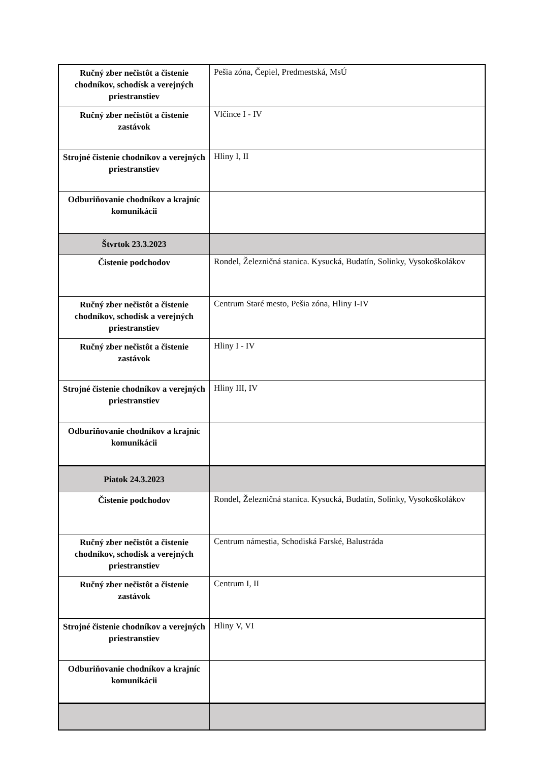| Ručný zber nečistôt a čistenie chodníkov, schodísk a verejných priestranstiev | Pešia zóna, Čepiel, Predmestská, MsÚ |
| Ručný zber nečistôt a čistenie zastávok | Vlčince I - IV |
| Strojné čistenie chodníkov a verejných priestranstiev | Hliny I, II |
| Odburiňovanie chodníkov a krajníc komunikácii | |
| Štvrtok 23.3.2023 | |
| Čistenie podchodov | Rondel, Železničná stanica. Kysucká, Budatín, Solinky, Vysokoškolákov |
| Ručný zber nečistôt a čistenie chodníkov, schodísk a verejných priestranstiev | Centrum Staré mesto, Pešia zóna, Hliny I-IV |
| Ručný zber nečistôt a čistenie zastávok | Hliny I - IV |
| Strojné čistenie chodníkov a verejných priestranstiev | Hliny III, IV |
| Odburiňovanie chodníkov a krajníc komunikácii | |
| Piatok 24.3.2023 | |
| Čistenie podchodov | Rondel, Železničná stanica. Kysucká, Budatín, Solinky, Vysokoškolákov |
| Ručný zber nečistôt a čistenie chodníkov, schodísk a verejných priestranstiev | Centrum námestia, Schodiská Farské, Balustráda |
| Ručný zber nečistôt a čistenie zastávok | Centrum I, II |
| Strojné čistenie chodníkov a verejných priestranstiev | Hliny V, VI |
| Odburiňovanie chodníkov a krajníc komunikácii | |